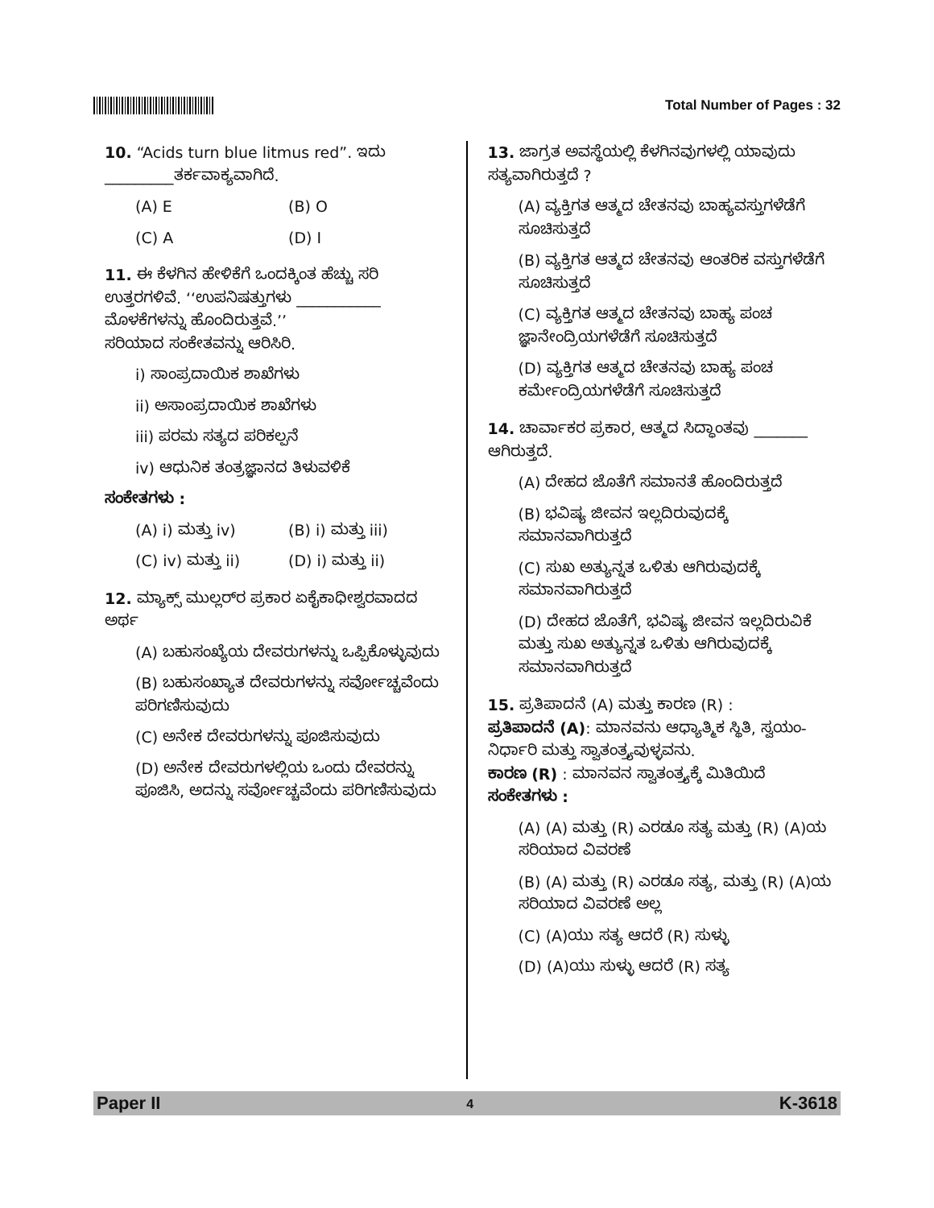Total Number of Pages : 32
10. “Acids turn blue litmus red”. ಇದು
_________ತರ್ಕವಾಕ್ಯವಾಗಿದೆ.
(A) E (B) O
(C) A (D) I
11. ಈ ಕೆಳಗಿನ ಹೇಳಿಕೆಗೆ ಒಂದಕ್ಕಿಂತ ಹೆಚ್ಚು ಸರಿ ಉತ್ತರಗಳಿವೆ. ‘‘ಉಪನಿಷತ್ತುಗಳು ___________ ಮೊಳಕೆಗಳನ್ನು ಹೊಂದಿರುತ್ತವೆ.’’
ಸರಿಯಾದ ಸಂಕೇತವನ್ನು ಆರಿಸಿರಿ.
i) ಸಾಂಪ್ರದಾಯಿಕ ಶಾಖೆಗಳು
ii) ಅಸಾಂಪ್ರದಾಯಿಕ ಶಾಖೆಗಳು
iii) ಪರಮ ಸತ್ಯದ ಪರಿಕಲ್ಪನೆ
iv) ಆಧುನಿಕ ತಂತ್ರಜ್ಞಾನದ ತಿಳುವಳಿಕೆ
ಸಂಕೇತಗಳು :
(A) i) ಮತ್ತು iv) (B) i) ಮತ್ತು iii)
(C) iv) ಮತ್ತು ii) (D) i) ಮತ್ತು ii)
12. ಮ್ಯಾಕ್ಸ್ ಮುಲ್ಲರ್‌ರ ಪ್ರಕಾರ ಏಕೈಕಾಧೀಶ್ವರವಾದದ ಅರ್ಥ
(A) ಬಹುಸಂಖ್ಯೆಯ ದೇವರುಗಳನ್ನು ಒಪ್ಪಿಕೊಳ್ಳುವುದು
(B) ಬಹುಸಂಖ್ಯಾತ ದೇವರುಗಳನ್ನು ಸರ್ವೋಚ್ಚವೆಂದು ಪರಿಗಣಿಸುವುದು
(C) ಅನೇಕ ದೇವರುಗಳನ್ನು ಪೂಜಿಸುವುದು
(D) ಅನೇಕ ದೇವರುಗಳಲ್ಲಿಯ ಒಂದು ದೇವರನ್ನು ಪೂಜಿಸಿ, ಅದನ್ನು ಸರ್ವೋಚ್ಚವೆಂದು ಪರಿಗಣಿಸುವುದು
13. ಜಾಗ್ರತ ಅವಸ್ಥೆಯಲ್ಲಿ ಕೆಳಗಿನವುಗಳಲ್ಲಿ ಯಾವುದು ಸತ್ಯವಾಗಿರುತ್ತದೆ ?
(A) ವ್ಯಕ್ತಿಗತ ಆತ್ಮದ ಚೇತನವು ಬಾಹ್ಯವಸ್ತುಗಳೆಡೆಗೆ ಸೂಚಿಸುತ್ತದೆ
(B) ವ್ಯಕ್ತಿಗತ ಆತ್ಮದ ಚೇತನವು ಆಂತರಿಕ ವಸ್ತುಗಳೆಡೆಗೆ ಸೂಚಿಸುತ್ತದೆ
(C) ವ್ಯಕ್ತಿಗತ ಆತ್ಮದ ಚೇತನವು ಬಾಹ್ಯ ಪಂಚ ಜ್ಞಾನೇಂದ್ರಿಯಗಳೆಡೆಗೆ ಸೂಚಿಸುತ್ತದೆ
(D) ವ್ಯಕ್ತಿಗತ ಆತ್ಮದ ಚೇತನವು ಬಾಹ್ಯ ಪಂಚ ಕರ್ಮೇಂದ್ರಿಯಗಳೆಡೆಗೆ ಸೂಚಿಸುತ್ತದೆ
14. ಚಾರ್ವಾಕರ ಪ್ರಕಾರ, ಆತ್ಮದ ಸಿದ್ಧಾಂತವು _______ ಆಗಿರುತ್ತದೆ.
(A) ದೇಹದ ಜೊತೆಗೆ ಸಮಾನತೆ ಹೊಂದಿರುತ್ತದೆ
(B) ಭವಿಷ್ಯ ಜೀವನ ಇಲ್ಲದಿರುವುದಕ್ಕೆ ಸಮಾನವಾಗಿರುತ್ತದೆ
(C) ಸುಖ ಅತ್ಯುನ್ನತ ಒಳಿತು ಆಗಿರುವುದಕ್ಕೆ ಸಮಾನವಾಗಿರುತ್ತದೆ
(D) ದೇಹದ ಜೊತೆಗೆ, ಭವಿಷ್ಯ ಜೀವನ ಇಲ್ಲದಿರುವಿಕೆ ಮತ್ತು ಸುಖ ಅತ್ಯುನ್ನತ ಒಳಿತು ಆಗಿರುವುದಕ್ಕೆ ಸಮಾನವಾಗಿರುತ್ತದೆ
15. ಪ್ರತಿಪಾದನೆ (A) ಮತ್ತು ಕಾರಣ (R) :
ಪ್ರತಿಪಾದನೆ (A): ಮಾನವನು ಆಧ್ಯಾತ್ಮಿಕ ಸ್ಥಿತಿ, ಸ್ವಯಂ-ನಿರ್ಧಾರಿ ಮತ್ತು ಸ್ವಾತಂತ್ರ್ಯವುಳ್ಳವನು.
ಕಾರಣ (R) : ಮಾನವನ ಸ್ವಾತಂತ್ರ್ಯಕ್ಕೆ ಮಿತಿಯಿದೆ
ಸಂಕೇತಗಳು :
(A) (A) ಮತ್ತು (R) ಎರಡೂ ಸತ್ಯ ಮತ್ತು (R) (A)ಯ ಸರಿಯಾದ ವಿವರಣೆ
(B) (A) ಮತ್ತು (R) ಎರಡೂ ಸತ್ಯ, ಮತ್ತು (R) (A)ಯ ಸರಿಯಾದ ವಿವರಣೆ ಅಲ್ಲ
(C) (A)ಯು ಸತ್ಯ ಆದರೆ (R) ಸುಳ್ಳು
(D) (A)ಯು ಸುಳ್ಳು ಆದರೆ (R) ಸತ್ಯ
Paper II 4 K-3618